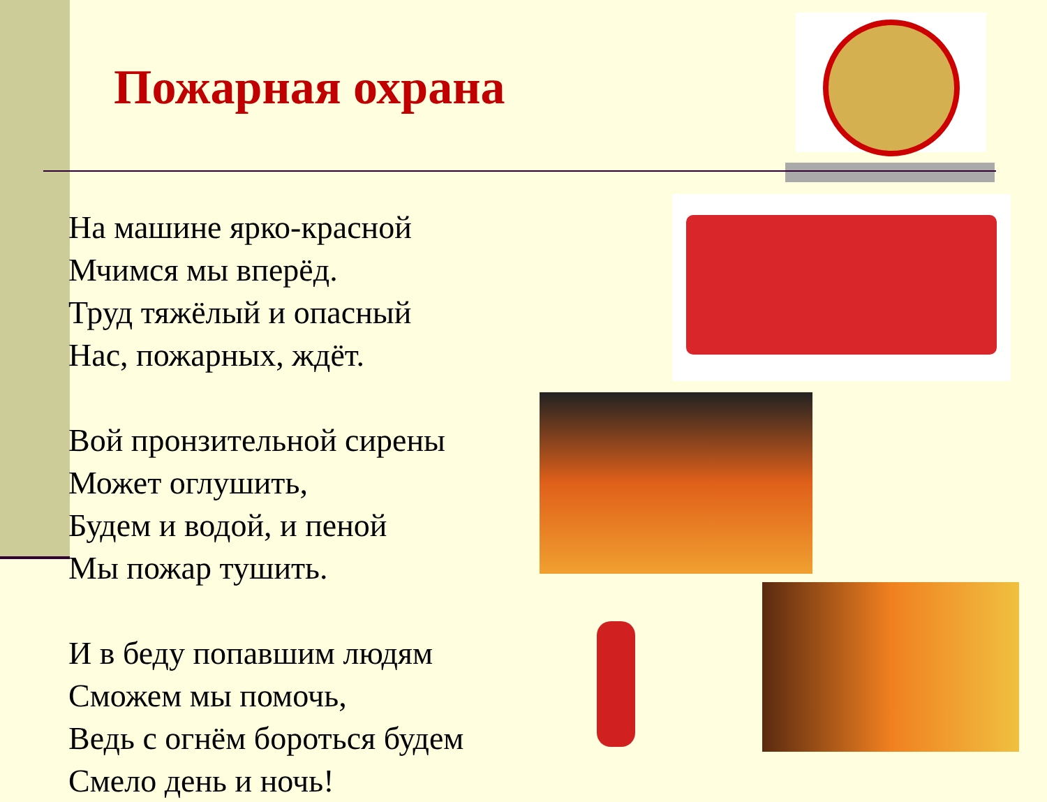Пожарная охрана
На машине ярко-красной
Мчимся мы вперёд.
Труд тяжёлый и опасный
Нас, пожарных, ждёт.
Вой пронзительной сирены
Может оглушить,
Будем и водой, и пеной
Мы пожар тушить.
И в беду попавшим людям
Сможем мы помочь,
Ведь с огнём бороться будем
Смело день и ночь!